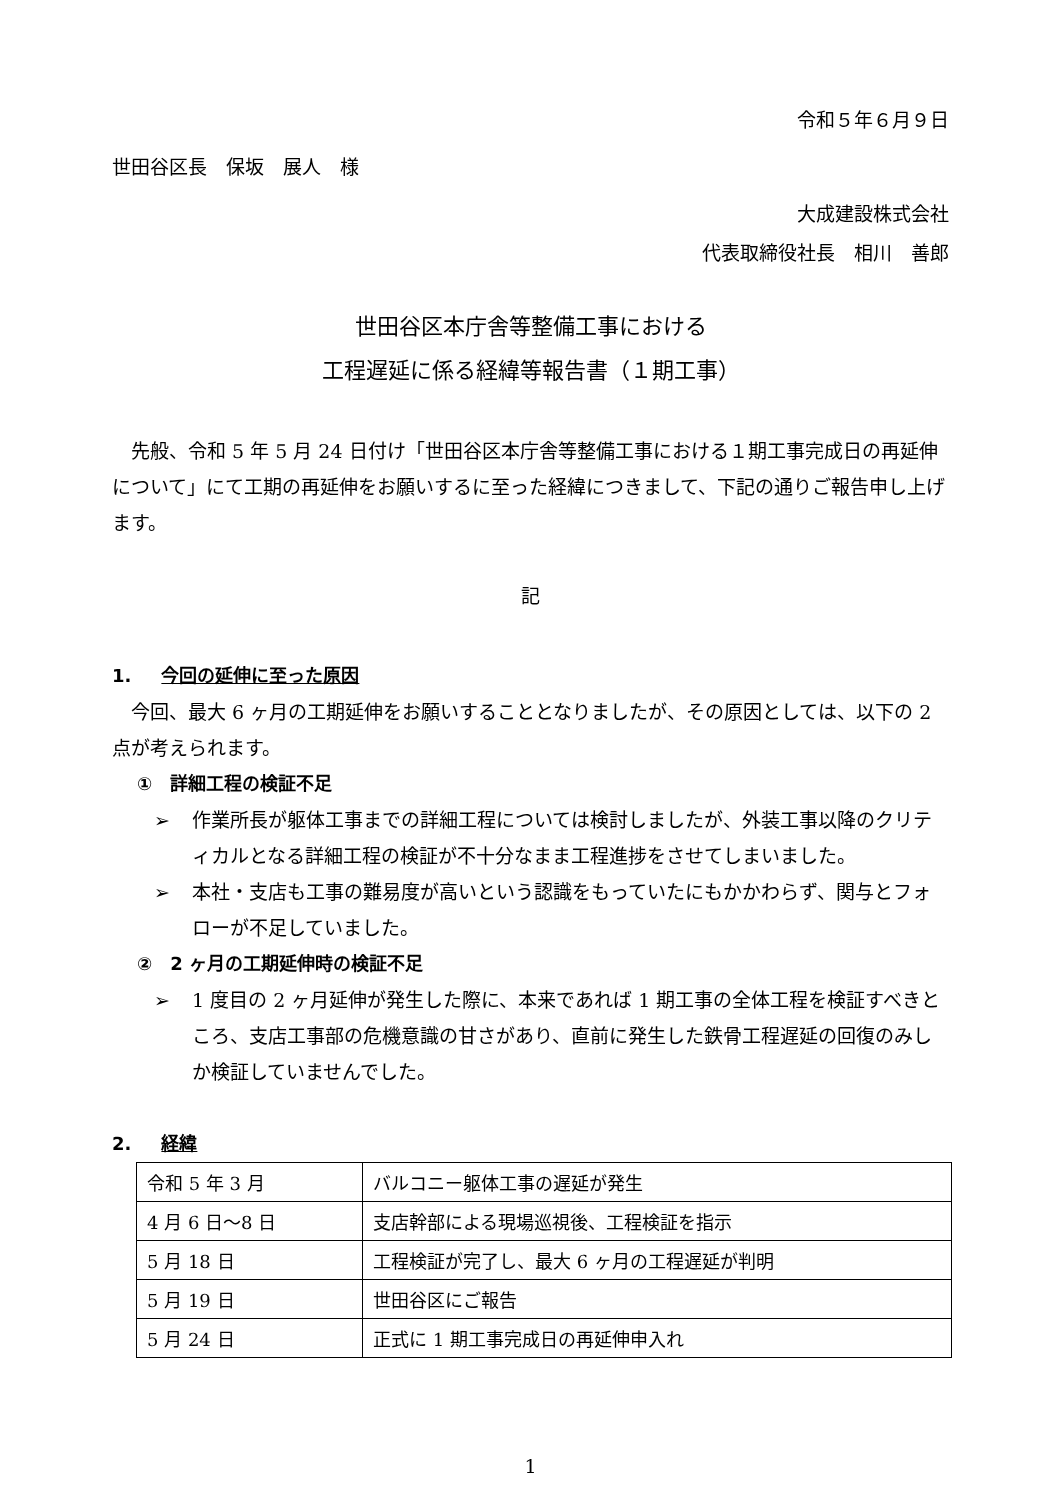令和５年６月９日
世田谷区長　保坂　展人　様
大成建設株式会社
代表取締役社長　相川　善郎
世田谷区本庁舎等整備工事における
工程遅延に係る経緯等報告書（１期工事）
　先般、令和 5 年 5 月 24 日付け「世田谷区本庁舎等整備工事における１期工事完成日の再延伸について」にて工期の再延伸をお願いするに至った経緯につきまして、下記の通りご報告申し上げます。
記
1. 今回の延伸に至った原因
　今回、最大 6 ヶ月の工期延伸をお願いすることとなりましたが、その原因としては、以下の 2 点が考えられます。
①　詳細工程の検証不足
➢ 作業所長が躯体工事までの詳細工程については検討しましたが、外装工事以降のクリティカルとなる詳細工程の検証が不十分なまま工程進捗をさせてしまいました。
➢ 本社・支店も工事の難易度が高いという認識をもっていたにもかかわらず、関与とフォローが不足していました。
②　2 ヶ月の工期延伸時の検証不足
➢ 1 度目の 2 ヶ月延伸が発生した際に、本来であれば 1 期工事の全体工程を検証すべきところ、支店工事部の危機意識の甘さがあり、直前に発生した鉄骨工程遅延の回復のみしか検証していませんでした。
2. 経緯
| 令和 5 年 3 月 | バルコニー躯体工事の遅延が発生 |
| 4 月 6 日～8 日 | 支店幹部による現場巡視後、工程検証を指示 |
| 5 月 18 日 | 工程検証が完了し、最大 6 ヶ月の工程遅延が判明 |
| 5 月 19 日 | 世田谷区にご報告 |
| 5 月 24 日 | 正式に 1 期工事完成日の再延伸申入れ |
1